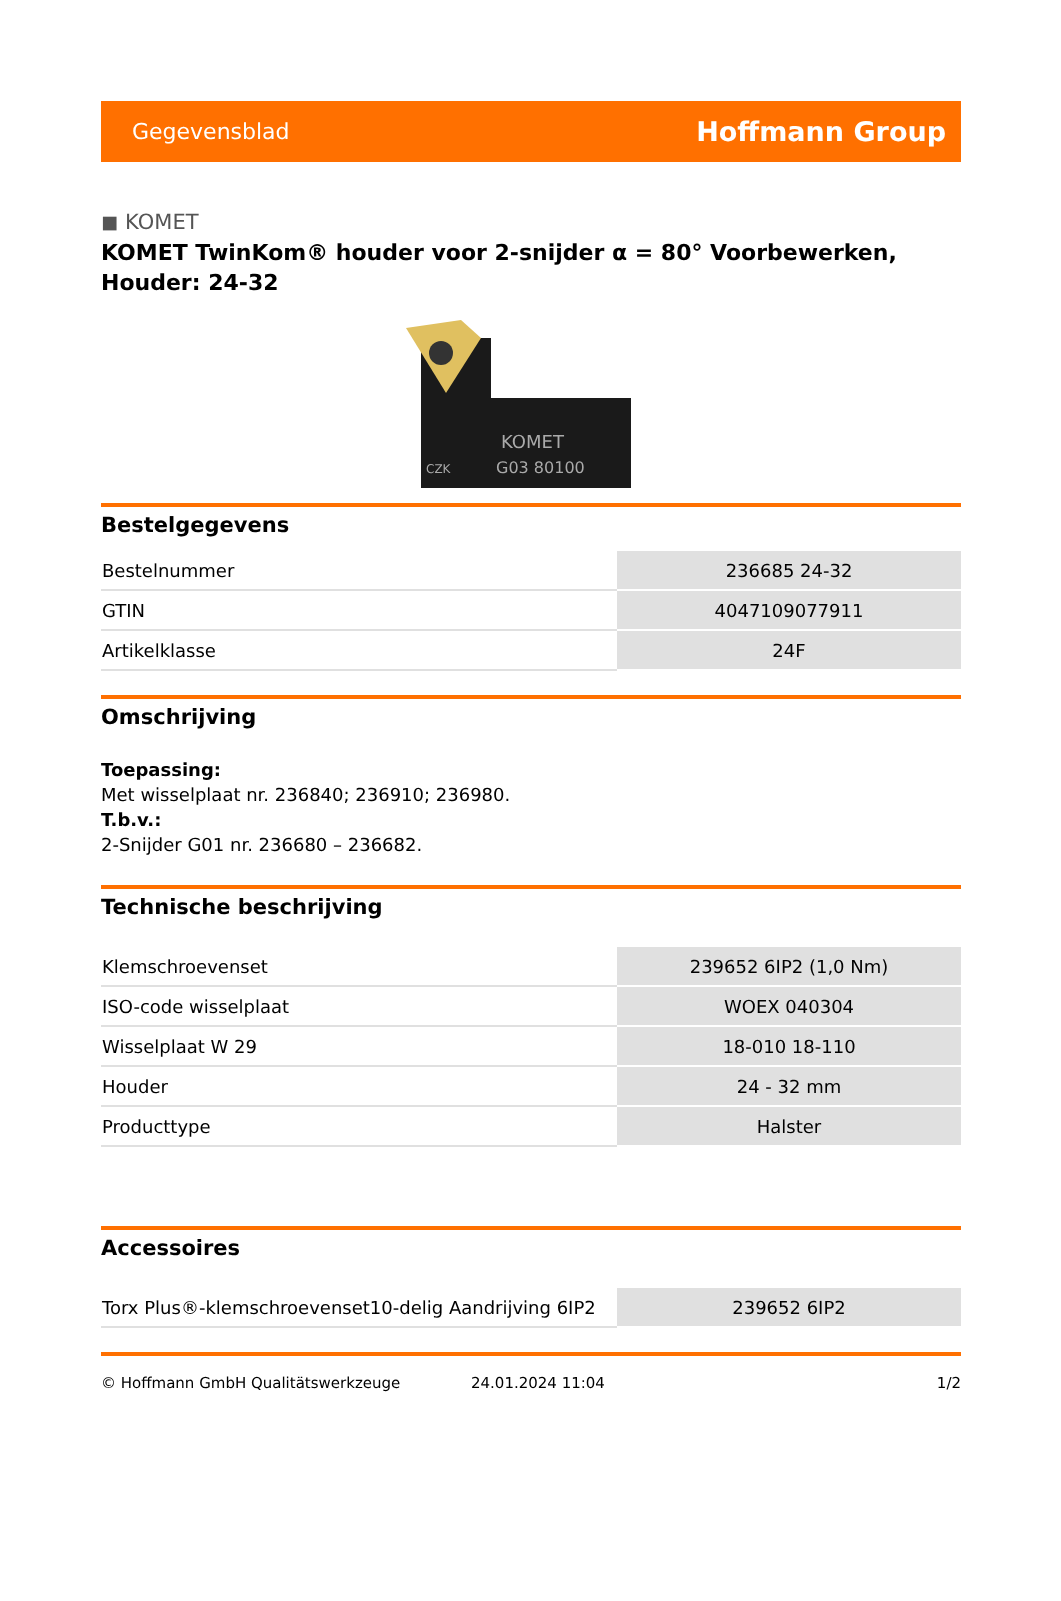Gegevensblad Hoffmann Group
◼ KOMET
KOMET TwinKom® houder voor 2-snijder α = 80° Voorbewerken, Houder: 24-32
KOMET
G03 80100
CZK
Bestelgegevens
| Bestelnummer | 236685 24-32 |
| GTIN | 4047109077911 |
| Artikelklasse | 24F |
Omschrijving
Toepassing:
Met wisselplaat nr. 236840; 236910; 236980.
T.b.v.:
2-Snijder G01 nr. 236680 – 236682.
Technische beschrijving
| Klemschroevenset | 239652 6IP2 (1,0 Nm) |
| ISO-code wisselplaat | WOEX 040304 |
| Wisselplaat W 29 | 18-010 18-110 |
| Houder | 24 - 32 mm |
| Producttype | Halster |
Accessoires
| Torx Plus®-klemschroevenset10-delig Aandrijving 6IP2 | 239652 6IP2 |
© Hoffmann GmbH Qualitätswerkzeuge 24.01.2024 11:04 1/2